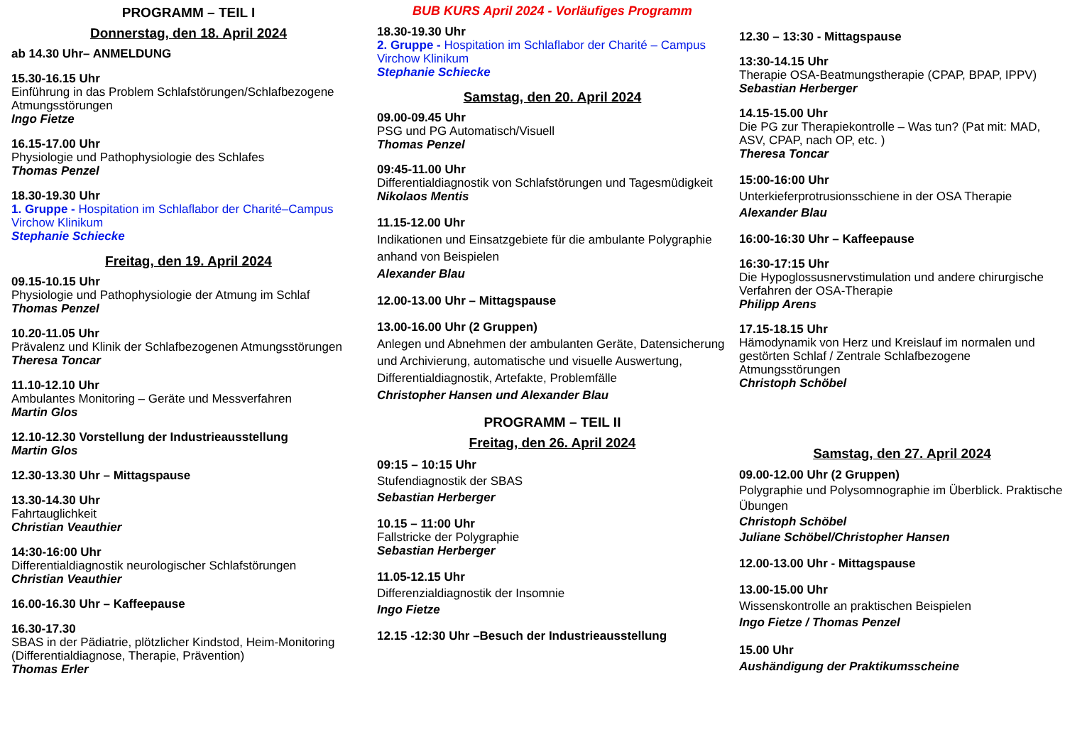PROGRAMM – TEIL I
Donnerstag, den 18. April 2024
ab 14.30 Uhr– ANMELDUNG
15.30-16.15 Uhr
Einführung in das Problem Schlafstörungen/Schlafbezogene Atmungsstörungen
Ingo Fietze
16.15-17.00 Uhr
Physiologie und Pathophysiologie des Schlafes
Thomas Penzel
18.30-19.30 Uhr
1. Gruppe - Hospitation im Schlaflabor der Charité–Campus Virchow Klinikum
Stephanie Schiecke
Freitag, den 19. April 2024
09.15-10.15 Uhr
Physiologie und Pathophysiologie der Atmung im Schlaf
Thomas Penzel
10.20-11.05 Uhr
Prävalenz und Klinik der Schlafbezogenen Atmungsstörungen
Theresa Toncar
11.10-12.10 Uhr
Ambulantes Monitoring – Geräte und Messverfahren
Martin Glos
12.10-12.30 Vorstellung der Industrieausstellung
Martin Glos
12.30-13.30 Uhr – Mittagspause
13.30-14.30 Uhr
Fahrtauglichkeit
Christian Veauthier
14:30-16:00 Uhr
Differentialdiagnostik neurologischer Schlafstörungen
Christian Veauthier
16.00-16.30 Uhr – Kaffeepause
16.30-17.30
SBAS in der Pädiatrie, plötzlicher Kindstod, Heim-Monitoring (Differentialdiagnose, Therapie, Prävention)
Thomas Erler
BUB KURS April 2024 - Vorläufiges Programm
18.30-19.30 Uhr
2. Gruppe - Hospitation im Schlaflabor der Charité – Campus Virchow Klinikum
Stephanie Schiecke
Samstag, den 20. April 2024
09.00-09.45 Uhr
PSG und PG Automatisch/Visuell
Thomas Penzel
09:45-11.00 Uhr
Differentialdiagnostik von Schlafstörungen und Tagesmüdigkeit
Nikolaos Mentis
11.15-12.00 Uhr
Indikationen und Einsatzgebiete für die ambulante Polygraphie anhand von Beispielen
Alexander Blau
12.00-13.00 Uhr – Mittagspause
13.00-16.00 Uhr (2 Gruppen)
Anlegen und Abnehmen der ambulanten Geräte, Datensicherung und Archivierung, automatische und visuelle Auswertung, Differentialdiagnostik, Artefakte, Problemfälle
Christopher Hansen und Alexander Blau
PROGRAMM – TEIL II
Freitag, den 26. April 2024
09:15 – 10:15 Uhr
Stufendiagnostik der SBAS
Sebastian Herberger
10.15 – 11:00 Uhr
Fallstricke der Polygraphie
Sebastian Herberger
11.05-12.15 Uhr
Differenzialdiagnostik der Insomnie
Ingo Fietze
12.15 -12:30 Uhr –Besuch der Industrieausstellung
12.30 – 13:30 - Mittagspause
13:30-14.15 Uhr
Therapie OSA-Beatmungstherapie (CPAP, BPAP, IPPV)
Sebastian Herberger
14.15-15.00 Uhr
Die PG zur Therapiekontrolle – Was tun? (Pat mit: MAD, ASV, CPAP, nach OP, etc. )
Theresa Toncar
15:00-16:00 Uhr
Unterkieferprotrusionsschiene in der OSA Therapie
Alexander Blau
16:00-16:30 Uhr – Kaffeepause
16:30-17:15 Uhr
Die Hypoglossusnervstimulation und andere chirurgische Verfahren der OSA-Therapie
Philipp Arens
17.15-18.15 Uhr
Hämodynamik von Herz und Kreislauf im normalen und gestörten Schlaf / Zentrale Schlafbezogene Atmungsstörungen
Christoph Schöbel
Samstag, den 27. April 2024
09.00-12.00 Uhr (2 Gruppen)
Polygraphie und Polysomnographie im Überblick. Praktische Übungen
Christoph Schöbel
Juliane Schöbel/Christopher Hansen
12.00-13.00 Uhr - Mittagspause
13.00-15.00 Uhr
Wissenskontrolle an praktischen Beispielen
Ingo Fietze / Thomas Penzel
15.00 Uhr
Aushändigung der Praktikumsscheine